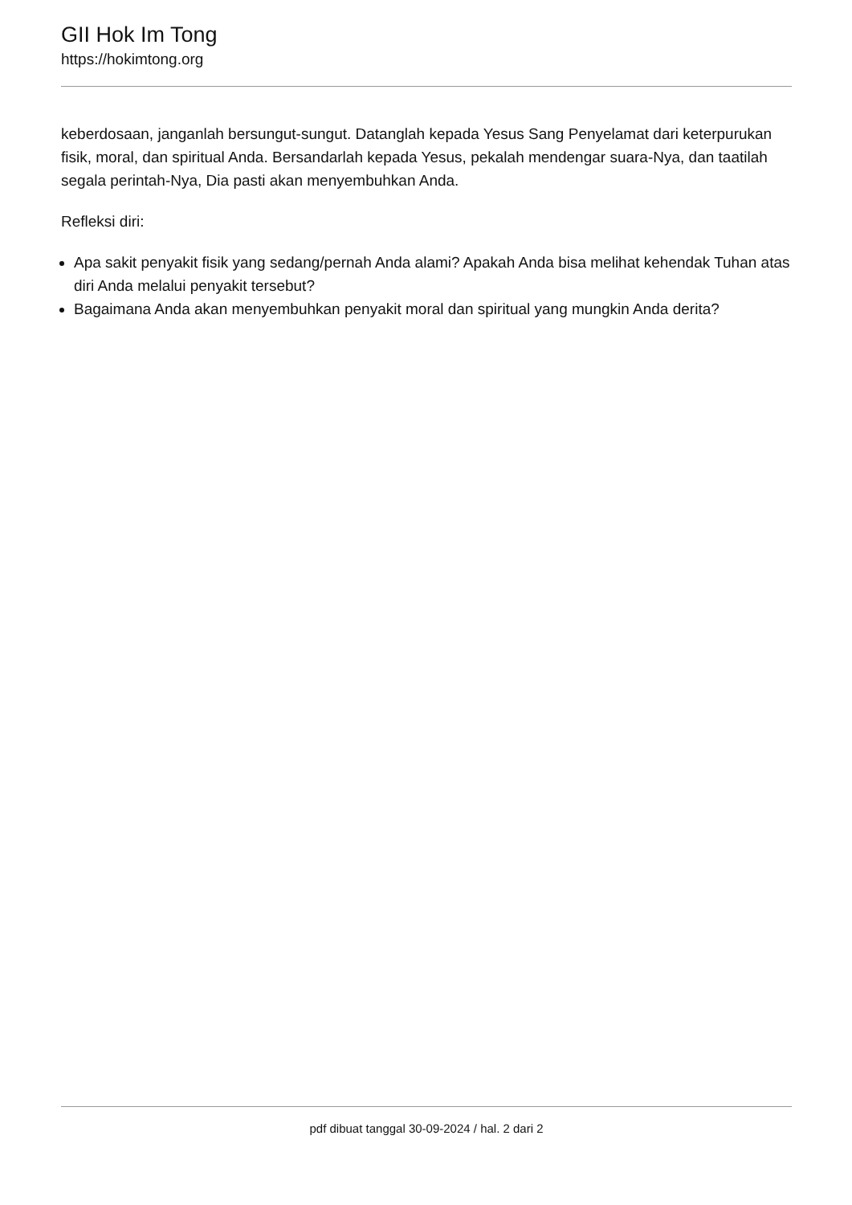GII Hok Im Tong
https://hokimtong.org
keberdosaan, janganlah bersungut-sungut. Datanglah kepada Yesus Sang Penyelamat dari keterpurukan fisik, moral, dan spiritual Anda. Bersandarlah kepada Yesus, pekalah mendengar suara-Nya, dan taatilah segala perintah-Nya, Dia pasti akan menyembuhkan Anda.
Refleksi diri:
Apa sakit penyakit fisik yang sedang/pernah Anda alami? Apakah Anda bisa melihat kehendak Tuhan atas diri Anda melalui penyakit tersebut?
Bagaimana Anda akan menyembuhkan penyakit moral dan spiritual yang mungkin Anda derita?
pdf dibuat tanggal 30-09-2024 / hal. 2 dari 2